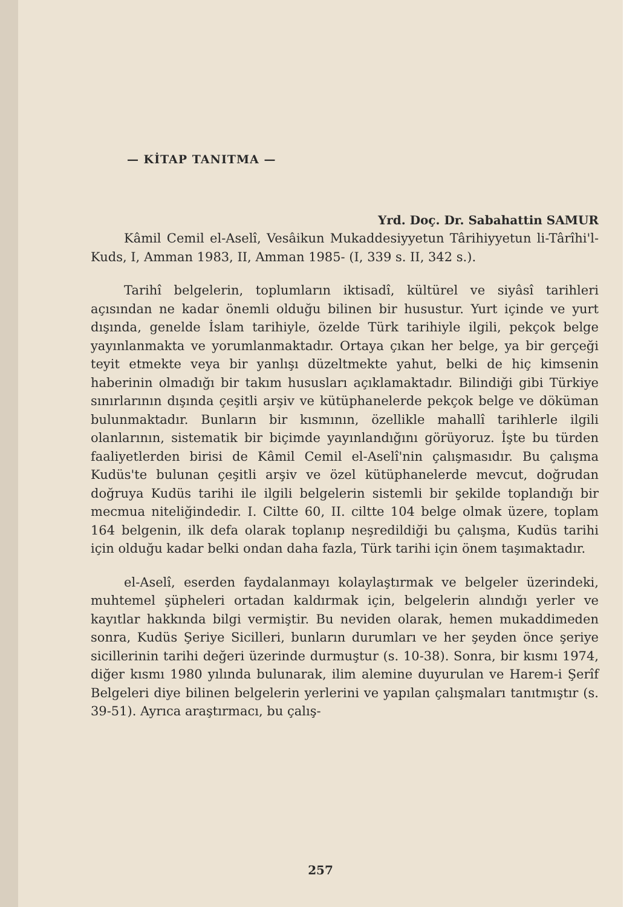— KİTAP TANITMA —
Yrd. Doç. Dr. Sabahattin SAMUR
Kâmil Cemil el-Aselî, Vesâikun Mukaddesiyyetun Târihiyyetun li-Târîhi'l-Kuds, I, Amman 1983, II, Amman 1985- (I, 339 s. II, 342 s.).
Tarihî belgelerin, toplumların iktisadî, kültürel ve siyâsî tarihleri açısından ne kadar önemli olduğu bilinen bir husustur. Yurt içinde ve yurt dışında, genelde İslam tarihiyle, özelde Türk tarihiyle ilgili, pekçok belge yayınlanmakta ve yorumlanmaktadır. Ortaya çıkan her belge, ya bir gerçeği teyit etmekte veya bir yanlışı düzeltmekte yahut, belki de hiç kimsenin haberinin olmadığı bir takım hususları açıklamaktadır. Bilindiği gibi Türkiye sınırlarının dışında çeşitli arşiv ve kütüphanelerde pekçok belge ve döküman bulunmaktadır. Bunların bir kısmının, özellikle mahallî tarihlerle ilgili olanlarının, sistematik bir biçimde yayınlandığını görüyoruz. İşte bu türden faaliyetlerden birisi de Kâmil Cemil el-Aselî'nin çalışmasıdır. Bu çalışma Kudüs'te bulunan çeşitli arşiv ve özel kütüphanelerde mevcut, doğrudan doğruya Kudüs tarihi ile ilgili belgelerin sistemli bir şekilde toplandığı bir mecmua niteliğindedir. I. Ciltte 60, II. ciltte 104 belge olmak üzere, toplam 164 belgenin, ilk defa olarak toplanıp neşredildiği bu çalışma, Kudüs tarihi için olduğu kadar belki ondan daha fazla, Türk tarihi için önem taşımaktadır.
el-Aselî, eserden faydalanmayı kolaylaştırmak ve belgeler üzerindeki, muhtemel şüpheleri ortadan kaldırmak için, belgelerin alındığı yerler ve kayıtlar hakkında bilgi vermiştir. Bu neviden olarak, hemen mukaddimeden sonra, Kudüs Şeriye Sicilleri, bunların durumları ve her şeyden önce şeriye sicillerinin tarihi değeri üzerinde durmuştur (s. 10-38). Sonra, bir kısmı 1974, diğer kısmı 1980 yılında bulunarak, ilim alemine duyurulan ve Harem-i Şerîf Belgeleri diye bilinen belgelerin yerlerini ve yapılan çalışmaları tanıtmıştır (s. 39-51). Ayrıca araştırmacı, bu çalış-
257